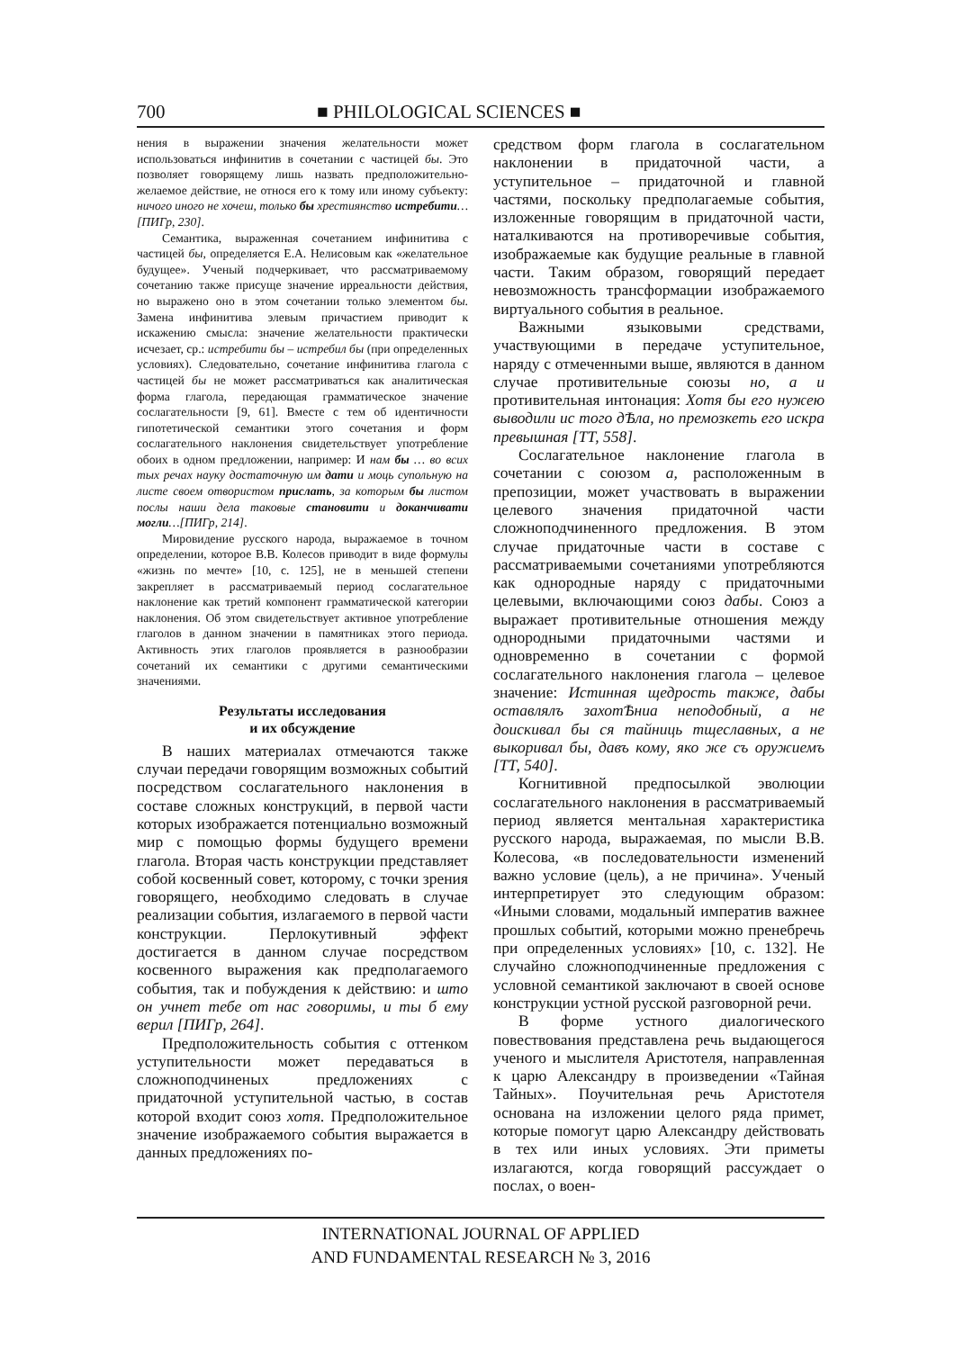700 ■ PHILOLOGICAL SCIENCES ■
нения в выражении значения желательности может использоваться инфинитив в сочетании с частицей бы. Это позволяет говорящему лишь назвать предположительно-желаемое действие, не относя его к тому или иному субъекту: ничого иного не хочеш, только бы хрестиянство истребити…[ПИГр, 230].
Семантика, выраженная сочетанием инфинитива с частицей бы, определяется Е.А. Нелисовым как «желательное будущее». Ученый подчеркивает, что рассматриваемому сочетанию также присуще значение ирреальности действия, но выражено оно в этом сочетании только элементом бы. Замена инфинитива элевым причастием приводит к искажению смысла: значение желательности практически исчезает, ср.: истребити бы – истребил бы (при определенных условиях). Следовательно, сочетание инфинитива глагола с частицей бы не может рассматриваться как аналитическая форма глагола, передающая грамматическое значение сослагательности [9, 61]. Вместе с тем об идентичности гипотетической семантики этого сочетания и форм сослагательного наклонения свидетельствует употребление обоих в одном предложении, например: И нам бы … во всих тых речах науку достаточную им дати и моць супольную на листе своем отвористом прислать, за которым бы листом послы наши дела таковые становити и доканчивати могли…[ПИГр, 214].
Мировидение русского народа, выражаемое в точном определении, которое В.В. Колесов приводит в виде формулы «жизнь по мечте» [10, с. 125], не в меньшей степени закрепляет в рассматриваемый период сослагательное наклонение как третий компонент грамматической категории наклонения. Об этом свидетельствует активное употребление глаголов в данном значении в памятниках этого периода. Активность этих глаголов проявляется в разнообразии сочетаний их семантики с другими семантическими значениями.
Результаты исследования
и их обсуждение
В наших материалах отмечаются также случаи передачи говорящим возможных событий посредством сослагательного наклонения в составе сложных конструкций, в первой части которых изображается потенциально возможный мир с помощью формы будущего времени глагола. Вторая часть конструкции представляет собой косвенный совет, которому, с точки зрения говорящего, необходимо следовать в случае реализации события, излагаемого в первой части конструкции. Перлокутивный эффект достигается в данном случае посредством косвенного выражения как предполагаемого события, так и побуждения к действию: и што он учнет тебе от нас говоримы, и ты б ему верил [ПИГр, 264].
Предположительность события с оттенком уступительности может передаваться в сложноподчиненых предложениях с придаточной уступительной частью, в состав которой входит союз хотя. Предположительное значение изображаемого события выражается в данных предложениях по-
средством форм глагола в сослагательном наклонении в придаточной части, а уступительное – придаточной и главной частями, поскольку предполагаемые события, изложенные говорящим в придаточной части, наталкиваются на противоречивые события, изображаемые как будущие реальные в главной части. Таким образом, говорящий передает невозможность трансформации изображаемого виртуального события в реальное.
Важными языковыми средствами, участвующими в передаче уступительное, наряду с отмеченными выше, являются в данном случае противительные союзы но, а и противительная интонация: Хотя бы его нужею выводили ис того дѢла, но премозкеть его искра превышная [ТТ, 558].
Сослагательное наклонение глагола в сочетании с союзом а, расположенным в препозиции, может участвовать в выражении целевого значения придаточной части сложноподчиненного предложения. В этом случае придаточные части в составе с рассматриваемыми сочетаниями употребляются как однородные наряду с придаточными целевыми, включающими союз дабы. Союз а выражает противительные отношения между однородными придаточными частями и одновременно в сочетании с формой сослагательного наклонения глагола – целевое значение: Истинная щедрость также, дабы оставлялъ захотѢниа неподобный, а не доискивал бы ся тайниць тщеславных, а не выкоривал бы, давъ кому, яко же съ оружиемъ [ТТ, 540].
Когнитивной предпосылкой эволюции сослагательного наклонения в рассматриваемый период является ментальная характеристика русского народа, выражаемая, по мысли В.В. Колесова, «в последовательности изменений важно условие (цель), а не причина». Ученый интерпретирует это следующим образом: «Иными словами, модальный императив важнее прошлых событий, которыми можно пренебречь при определенных условиях» [10, с. 132]. Не случайно сложноподчиненные предложения с условной семантикой заключают в своей основе конструкции устной русской разговорной речи.
В форме устного диалогического повествования представлена речь выдающегося ученого и мыслителя Аристотеля, направленная к царю Александру в произведении «Тайная Тайных». Поучительная речь Аристотеля основана на изложении целого ряда примет, которые помогут царю Александру действовать в тех или иных условиях. Эти приметы излагаются, когда говорящий рассуждает о послах, о воен-
INTERNATIONAL JOURNAL OF APPLIED
AND FUNDAMENTAL RESEARCH № 3, 2016